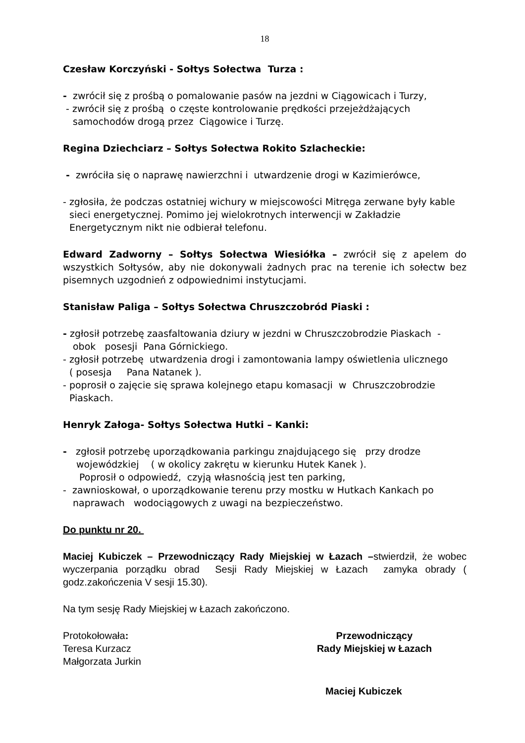18
Czesław Korczyński - Sołtys Sołectwa Turza :
- zwrócił się z prośbą o pomalowanie pasów na jezdni w Ciągowicach i Turzy,
- zwrócił się z prośbą o częste kontrolowanie prędkości przejeżdżających
samochodów drogą przez Ciągowice i Turzę.
Regina Dziechciarz – Sołtys Sołectwa Rokito Szlacheckie:
- zwróciła się o naprawę nawierzchni i utwardzenie drogi w Kazimierówce,
- zgłosiła, że podczas ostatniej wichury w miejscowości Mitręga zerwane były kable
sieci energetycznej. Pomimo jej wielokrotnych interwencji w Zakładzie Energetycznym nikt nie odbierał telefonu.
Edward Zadworny – Sołtys Sołectwa Wiesiółka – zwrócił się z apelem do wszystkich Sołtysów, aby nie dokonywali żadnych prac na terenie ich sołectw bez pisemnych uzgodnień z odpowiednimi instytucjami.
Stanisław Paliga – Sołtys Sołectwa Chruszczobród Piaski :
- zgłosił potrzebę zaasfaltowania dziury w jezdni w Chruszczobrodzie Piaskach -
obok posesji Pana Górnickiego.
- zgłosił potrzebę utwardzenia drogi i zamontowania lampy oświetlenia ulicznego
( posesja Pana Natanek ).
- poprosił o zajęcie się sprawa kolejnego etapu komasacji w Chruszczobrodzie
Piaskach.
Henryk Załoga- Sołtys Sołectwa Hutki – Kanki:
- zgłosił potrzebę uporządkowania parkingu znajdującego się przy drodze
wojewódzkiej ( w okolicy zakrętu w kierunku Hutek Kanek ).
Poprosił o odpowiedź, czyją własnością jest ten parking,
- zawnioskował, o uporządkowanie terenu przy mostku w Hutkach Kankach po
naprawach wodociągowych z uwagi na bezpieczeństwo.
Do punktu nr 20.
Maciej Kubiczek – Przewodniczący Rady Miejskiej w Łazach –stwierdził, że wobec wyczerpania porządku obrad Sesji Rady Miejskiej w Łazach zamyka obrady ( godz.zakończenia V sesji 15.30).
Na tym sesję Rady Miejskiej w Łazach zakończono.
Protokołowała:
Teresa Kurzacz
Małgorzata Jurkin
Przewodniczący
Rady Miejskiej w Łazach
Maciej Kubiczek